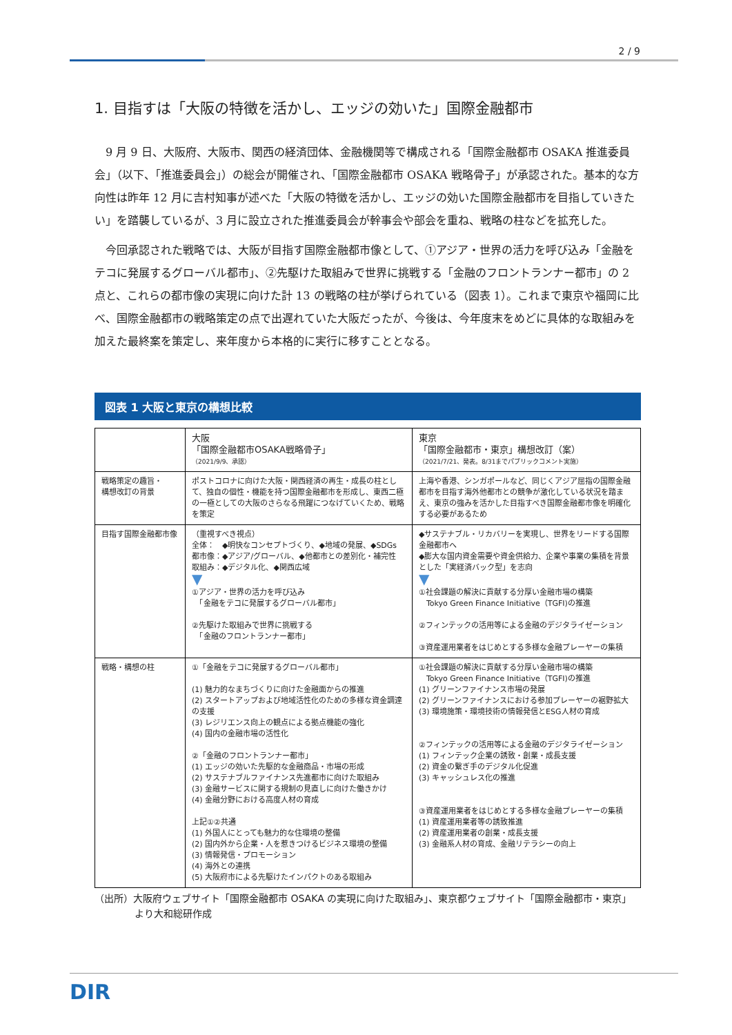2 / 9
1. 目指すは「大阪の特徴を活かし、エッジの効いた」国際金融都市
9 月 9 日、大阪府、大阪市、関西の経済団体、金融機関等で構成される「国際金融都市 OSAKA 推進委員会」（以下、「推進委員会」）の総会が開催され、「国際金融都市 OSAKA 戦略骨子」が承認された。基本的な方向性は昨年 12 月に吉村知事が述べた「大阪の特徴を活かし、エッジの効いた国際金融都市を目指していきたい」を踏襲しているが、3 月に設立された推進委員会が幹事会や部会を重ね、戦略の柱などを拡充した。
今回承認された戦略では、大阪が目指す国際金融都市像として、①アジア・世界の活力を呼び込み「金融をテコに発展するグローバル都市」、②先駆けた取組みで世界に挑戦する「金融のフロントランナー都市」の 2 点と、これらの都市像の実現に向けた計 13 の戦略の柱が挙げられている（図表 1）。これまで東京や福岡に比べ、国際金融都市の戦略策定の点で出遅れていた大阪だったが、今後は、今年度末をめどに具体的な取組みを加えた最終案を策定し、来年度から本格的に実行に移すこととなる。
図表 1 大阪と東京の構想比較
| | 大阪 「国際金融都市OSAKA戦略骨子」 （2021/9/9、承認） | 東京 「国際金融都市・東京」構想改訂（案） （2021/7/21、発表。8/31までパブリックコメント実施） |
| 戦略策定の趣旨・ 構想改訂の背景 | ポストコロナに向けた大阪・関西経済の再生・成長の柱として、独自の個性・機能を持つ国際金融都市を形成し、東西二極の一極としての大阪のさらなる飛躍につなげていくため、戦略を策定 | 上海や香港、シンガポールなど、同じくアジア屈指の国際金融都市を目指す海外他都市との競争が激化している状況を踏まえ、東京の強みを活かした目指すべき国際金融都市像を明確化する必要があるため |
| 目指す国際金融都市像 | （重視すべき視点） 全体： ◆明快なコンセプトづくり、◆地域の発展、◆SDGs 都市像：◆アジア/グローバル、◆他都市との差別化・補完性 取組み：◆デジタル化、◆関西広域 ▼ ①アジア・世界の活力を呼び込み 「金融をテコに発展するグローバル都市」 ②先駆けた取組みで世界に挑戦する 「金融のフロントランナー都市」 | ◆サステナブル・リカバリーを実現し、世界をリードする国際金融都市へ ◆膨大な国内資金需要や資金供給力、企業や事業の集積を背景とした「実経済バック型」を志向 ▼ ①社会課題の解決に貢献する分厚い金融市場の構築 Tokyo Green Finance Initiative（TGFI)の推進 ②フィンテックの活用等による金融のデジタライゼーション ③資産運用業者をはじめとする多様な金融プレーヤーの集積 |
| 戦略・構想の柱 | ①「金融をテコに発展するグローバル都市」 (1) 魅力的なまちづくりに向けた金融面からの推進 (2) スタートアップおよび地域活性化のための多様な資金調達の支援 (3) レジリエンス向上の観点による拠点機能の強化 (4) 国内の金融市場の活性化 ②「金融のフロントランナー都市」 (1) エッジの効いた先駆的な金融商品・市場の形成 (2) サステナブルファイナンス先進都市に向けた取組み (3) 金融サービスに関する規制の見直しに向けた働きかけ (4) 金融分野における高度人材の育成 上記①②共通 (1) 外国人にとっても魅力的な住環境の整備 (2) 国内外から企業・人を惹きつけるビジネス環境の整備 (3) 情報発信・プロモーション (4) 海外との連携 (5) 大阪府市による先駆けたインパクトのある取組み | ①社会課題の解決に貢献する分厚い金融市場の構築 Tokyo Green Finance Initiative（TGFI)の推進 (1) グリーンファイナンス市場の発展 (2) グリーンファイナンスにおける参加プレーヤーの裾野拡大 (3) 環境施策・環境技術の情報発信とESG人材の育成 ②フィンテックの活用等による金融のデジタライゼーション (1) フィンテック企業の誘致・創業・成長支援 (2) 資金の繋ぎ手のデジタル化促進 (3) キャッシュレス化の推進 ③資産運用業者をはじめとする多様な金融プレーヤーの集積 (1) 資産運用業者等の誘致推進 (2) 資産運用業者の創業・成長支援 (3) 金融系人材の育成、金融リテラシーの向上 |
（出所）大阪府ウェブサイト「国際金融都市 OSAKA の実現に向けた取組み」、東京都ウェブサイト「国際金融都市・東京」より大和総研作成
DIR